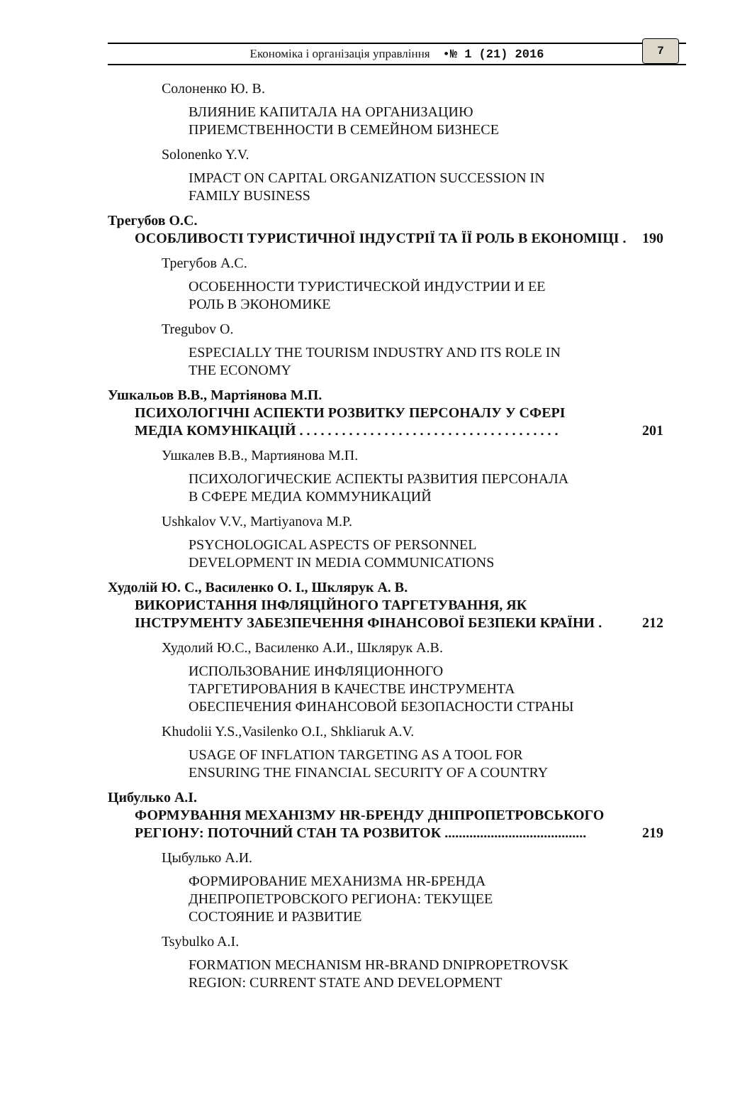Економіка і організація управління •№ 1 (21) 2016
7
Солоненко Ю. В.
ВЛИЯНИЕ КАПИТАЛА НА ОРГАНИЗАЦИЮ
ПРИЕМСТВЕННОСТИ В СЕМЕЙНОМ БИЗНЕСЕ
Solonenko Y.V.
IMPACT ON CAPITAL ORGANIZATION SUCCESSION IN
FAMILY BUSINESS
Трегубов О.С.
ОСОБЛИВОСТІ ТУРИСТИЧНОЇ ІНДУСТРІЇ ТА ЇЇ РОЛЬ В ЕКОНОМІЦІ . 190
Трегубов А.С.
ОСОБЕННОСТИ ТУРИСТИЧЕСКОЙ ИНДУСТРИИ И ЕЕ
РОЛЬ В ЭКОНОМИКЕ
Tregubov O.
ESPECIALLY THE TOURISM INDUSTRY AND ITS ROLE IN
THE ECONOMY
Ушкальов В.В., Мартіянова М.П.
ПСИХОЛОГІЧНІ АСПЕКТИ РОЗВИТКУ ПЕРСОНАЛУ У СФЕРІ
МЕДІА КОМУНІКАЦІЙ . . . . . . . . . . . . . . . . . . . . . . . . . . . . . . . . . . . . . 201
Ушкалев В.В., Мартиянова М.П.
ПСИХОЛОГИЧЕСКИЕ АСПЕКТЫ РАЗВИТИЯ ПЕРСОНАЛА
В СФЕРЕ МЕДИА КОММУНИКАЦИЙ
Ushkalov V.V., Martiyanova M.P.
PSYCHOLOGICAL ASPECTS OF PERSONNEL
DEVELOPMENT IN MEDIA COMMUNICATIONS
Худолій Ю. С., Василенко О. І., Шклярук А. В.
ВИКОРИСТАННЯ ІНФЛЯЦІЙНОГО ТАРГЕТУВАННЯ, ЯК
ІНСТРУМЕНТУ ЗАБЕЗПЕЧЕННЯ ФІНАНСОВОЇ БЕЗПЕКИ КРАЇНИ . 212
Худолий Ю.С., Василенко А.И., Шклярук А.В.
ИСПОЛЬЗОВАНИЕ ИНФЛЯЦИОННОГО
ТАРГЕТИРОВАНИЯ В КАЧЕСТВЕ ИНСТРУМЕНТА
ОБЕСПЕЧЕНИЯ ФИНАНСОВОЙ БЕЗОПАСНОСТИ СТРАНЫ
Khudolii Y.S.,Vasilenko O.I., Shkliaruk A.V.
USAGE OF INFLATION TARGETING AS A TOOL FOR
ENSURING THE FINANCIAL SECURITY OF A COUNTRY
Цибулько А.І.
ФОРМУВАННЯ МЕХАНІЗМУ HR-БРЕНДУ ДНІПРОПЕТРОВСЬКОГО
РЕГІОНУ: ПОТОЧНИЙ СТАН ТА РОЗВИТОК ........................................ 219
Цыбулько А.И.
ФОРМИРОВАНИЕ МЕХАНИЗМА HR-БРЕНДА
ДНЕПРОПЕТРОВСКОГО РЕГИОНА: ТЕКУЩЕЕ
СОСТОЯНИЕ И РАЗВИТИЕ
Tsybulko A.I.
FORMATION MECHANISM HR-BRAND DNIPROPETROVSK
REGION: CURRENT STATE AND DEVELOPMENT